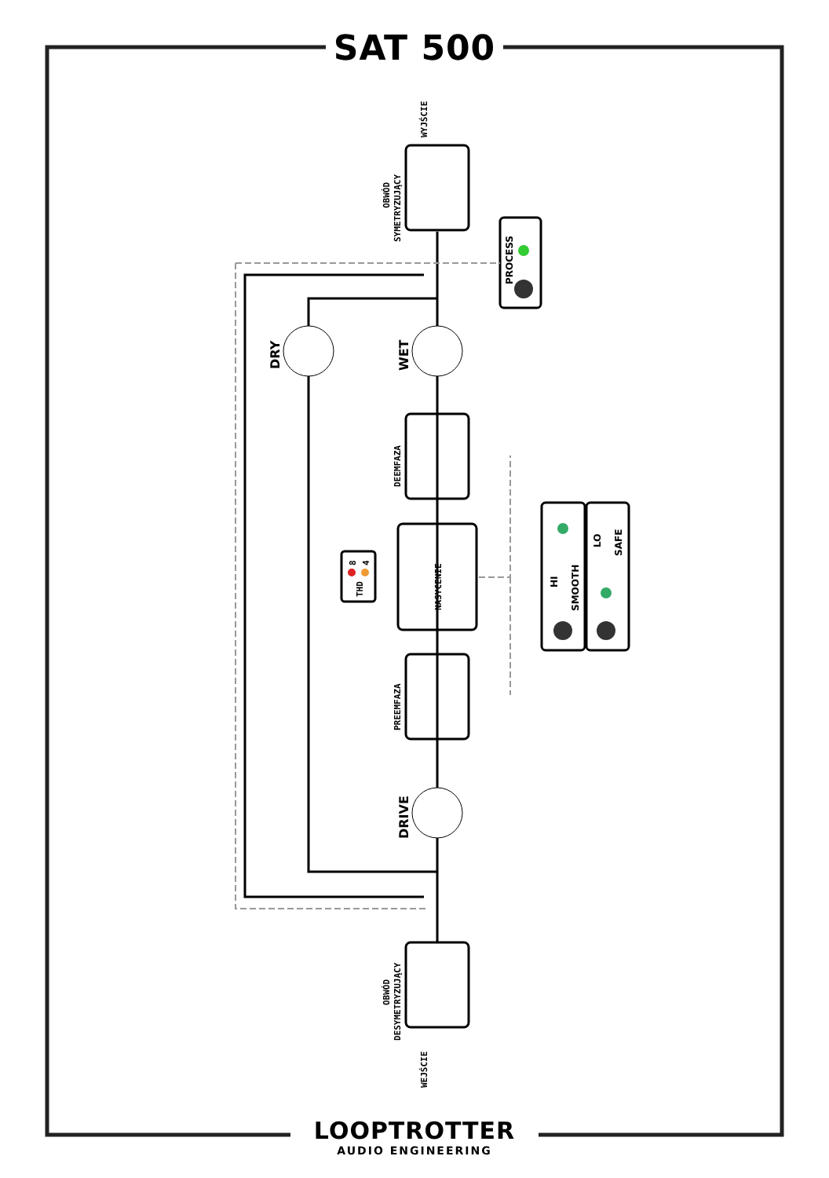WYJŚCIE
OBWÓD
SYMETRYZUJĄCY
DEEMFAZA
PREEMFAZA
NASYCENIE
THD
8
4
OBWÓD
DESYMETRYZUJĄCY
WEJŚCIE
DRY
WET
DRIVE
PROCESS
HI
SMOOTH
LO
SAFE
SAT 500
LOOPTROTTER
AUDIO ENGINEERING